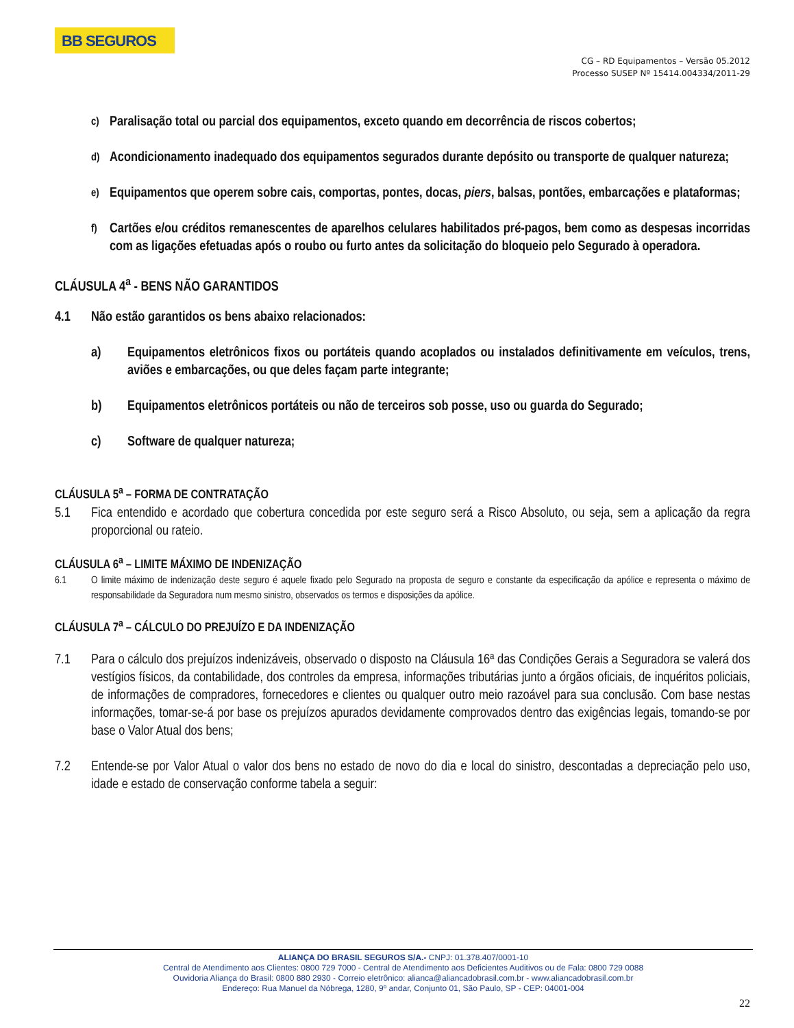BB SEGUROS
CG – RD Equipamentos – Versão 05.2012
Processo SUSEP Nº 15414.004334/2011-29
c) Paralisação total ou parcial dos equipamentos, exceto quando em decorrência de riscos cobertos;
d) Acondicionamento inadequado dos equipamentos segurados durante depósito ou transporte de qualquer natureza;
e) Equipamentos que operem sobre cais, comportas, pontes, docas, piers, balsas, pontões, embarcações e plataformas;
f) Cartões e/ou créditos remanescentes de aparelhos celulares habilitados pré-pagos, bem como as despesas incorridas com as ligações efetuadas após o roubo ou furto antes da solicitação do bloqueio pelo Segurado à operadora.
CLÁUSULA 4<sup>a</sup> - BENS NÃO GARANTIDOS
4.1 Não estão garantidos os bens abaixo relacionados:
a) Equipamentos eletrônicos fixos ou portáteis quando acoplados ou instalados definitivamente em veículos, trens, aviões e embarcações, ou que deles façam parte integrante;
b) Equipamentos eletrônicos portáteis ou não de terceiros sob posse, uso ou guarda do Segurado;
c) Software de qualquer natureza;
CLÁUSULA 5<sup>a</sup> – FORMA DE CONTRATAÇÃO
5.1 Fica entendido e acordado que cobertura concedida por este seguro será a Risco Absoluto, ou seja, sem a aplicação da regra proporcional ou rateio.
CLÁUSULA 6<sup>a</sup> – LIMITE MÁXIMO DE INDENIZAÇÃO
6.1 O limite máximo de indenização deste seguro é aquele fixado pelo Segurado na proposta de seguro e constante da especificação da apólice e representa o máximo de responsabilidade da Seguradora num mesmo sinistro, observados os termos e disposições da apólice.
CLÁUSULA 7<sup>a</sup> – CÁLCULO DO PREJUÍZO E DA INDENIZAÇÃO
7.1 Para o cálculo dos prejuízos indenizáveis, observado o disposto na Cláusula 16ª das Condições Gerais a Seguradora se valerá dos vestígios físicos, da contabilidade, dos controles da empresa, informações tributárias junto a órgãos oficiais, de inquéritos policiais, de informações de compradores, fornecedores e clientes ou qualquer outro meio razoável para sua conclusão. Com base nestas informações, tomar-se-á por base os prejuízos apurados devidamente comprovados dentro das exigências legais, tomando-se por base o Valor Atual dos bens;
7.2 Entende-se por Valor Atual o valor dos bens no estado de novo do dia e local do sinistro, descontadas a depreciação pelo uso, idade e estado de conservação conforme tabela a seguir:
ALIANÇA DO BRASIL SEGUROS S/A.- CNPJ: 01.378.407/0001-10
Central de Atendimento aos Clientes: 0800 729 7000 - Central de Atendimento aos Deficientes Auditivos ou de Fala: 0800 729 0088
Ouvidoria Aliança do Brasil: 0800 880 2930 - Correio eletrônico: alianca@aliancadobrasil.com.br - www.aliancadobrasil.com.br
Endereço: Rua Manuel da Nóbrega, 1280, 9º andar, Conjunto 01, São Paulo, SP - CEP: 04001-004
22